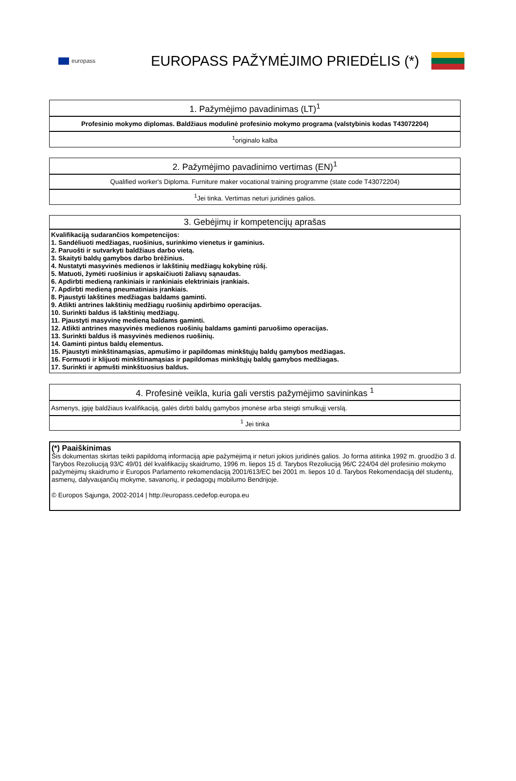europass
EUROPASS PAŽYMĖJIMO PRIEDĖLIS (*)
| 1. Pažymėjimo pavadinimas (LT)<sup>1</sup> |
| --- |
| Profesinio mokymo diplomas. Baldžiaus modulinė profesinio mokymo programa (valstybinis kodas T43072204) |
| <sup>1</sup> originalo kalba |
| 2. Pažymėjimo pavadinimo vertimas (EN)<sup>1</sup> |
| --- |
| Qualified worker's Diploma. Furniture maker vocational training programme (state code T43072204) |
| <sup>1</sup> Jei tinka. Vertimas neturi juridinės galios. |
| 3. Gebėjimų ir kompetencijų aprašas |
| --- |
| Kvalifikaciją sudarančios kompetencijos: 1. Sandėliuoti medžiagas, ruošinius, surinkimo vienetus ir gaminius. 2. Paruošti ir sutvarkyti baldžiaus darbo vietą. 3. Skaityti baldų gamybos darbo brėžinius. 4. Nustatyti masyvinės medienos ir lakštinių medžiagų kokybinę rūšį. 5. Matuoti, žymėti ruošinius ir apskaičiuoti žaliavų sąnaudas. 6. Apdirbti medieną rankiniais ir rankiniais elektriniais įrankiais. 7. Apdirbti medieną pneumatiniais įrankiais. 8. Pjaustyti lakštines medžiagas baldams gaminti. 9. Atlikti antrines lakštinių medžiagų ruošinių apdirbimo operacijas. 10. Surinkti baldus iš lakštinių medžiagų. 11. Pjaustyti masyvinę medieną baldams gaminti. 12. Atlikti antrines masyvinės medienos ruošinių baldams gaminti paruošimo operacijas. 13. Surinkti baldus iš masyvinės medienos ruošinių. 14. Gaminti pintus baldų elementus. 15. Pjaustyti minkštinamąsias, apmušimo ir papildomas minkštųjų baldų gamybos medžiagas. 16. Formuoti ir klijuoti minkštinamąsias ir papildomas minkštųjų baldų gamybos medžiagas. 17. Surinkti ir apmušti minkštuosius baldus. |
| 4. Profesinė veikla, kuria gali verstis pažymėjimo savininkas <sup>1</sup> |
| --- |
| Asmenys, įgiję baldžiaus kvalifikaciją, galės dirbti baldų gamybos įmonėse arba steigti smulkųjį verslą. |
| <sup>1</sup> Jei tinka |
| (*) Paaiškinimas Šis dokumentas skirtas teikti papildomą informaciją apie pažymėjimą ir neturi jokios juridinės galios. Jo forma atitinka 1992 m. gruodžio 3 d. Tarybos Rezoliuciją 93/C 49/01 dėl kvalifikacijų skaidrumo, 1996 m. liepos 15 d. Tarybos Rezoliuciją 96/C 224/04 dėl profesinio mokymo pažymėjimų skaidrumo ir Europos Parlamento rekomendaciją 2001/613/EC bei 2001 m. liepos 10 d. Tarybos Rekomendaciją dėl studentų, asmenų, dalyvaujančių mokyme, savanorių, ir pedagogų mobilumo Bendrijoje. © Europos Sąjunga, 2002-2014 / http://europass.cedefop.europa.eu |